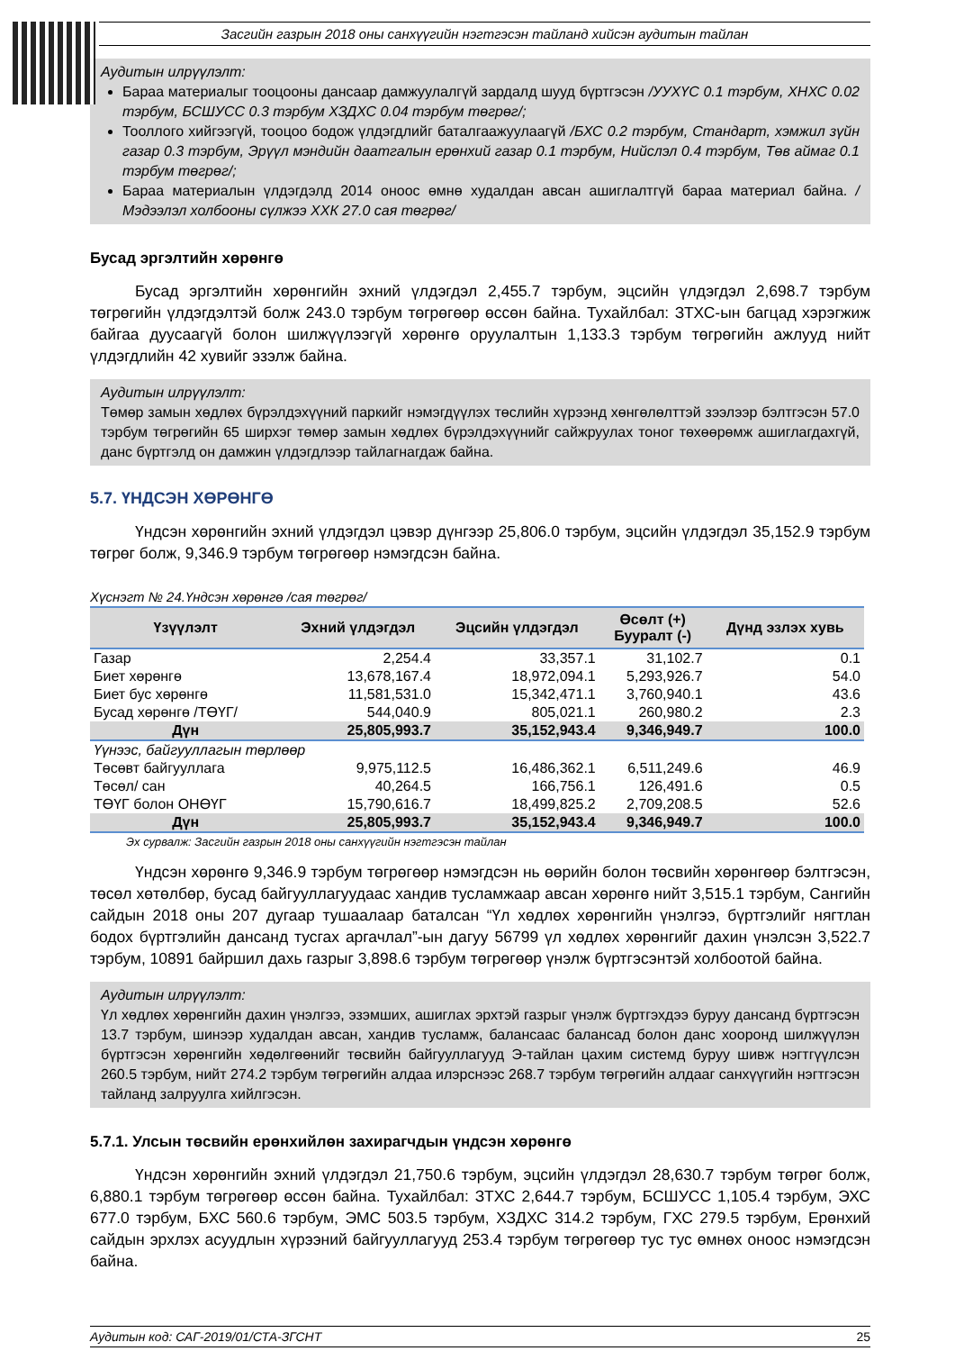Засгийн газрын 2018 оны санхүүгийн нэгтгэсэн тайланд хийсэн аудитын тайлан
Аудитын илрүүлэлт:
Бараа материалыг тооцооны дансаар дамжуулалгүй зардалд шууд бүртгэсэн /УУХҮС 0.1 тэрбум, ХНХС 0.02 тэрбум, БСШУСС 0.3 тэрбум ХЗДХС 0.04 тэрбум төгрөг/;
Тооллого хийгээгүй, тооцоо бодож үлдэгдлийг баталгаажуулаагүй /БХС 0.2 тэрбум, Стандарт, хэмжил зүйн газар 0.3 тэрбум, Эрүүл мэндийн даатгалын ерөнхий газар 0.1 тэрбум, Нийслэл 0.4 тэрбум, Төв аймаг 0.1 тэрбум төгрөг/;
Бараа материалын үлдэгдэлд 2014 оноос өмнө худалдан авсан ашиглалтгүй бараа материал байна. /Мэдээлэл холбооны сүлжээ ХХК 27.0 сая төгрөг/
Бусад эргэлтийн хөрөнгө
Бусад эргэлтийн хөрөнгийн эхний үлдэгдэл 2,455.7 тэрбум, эцсийн үлдэгдэл 2,698.7 тэрбум төгрөгийн үлдэгдэлтэй болж 243.0 тэрбум төгрөгөөр өссөн байна. Тухайлбал: ЗТХС-ын багцад хэрэгжиж байгаа дуусаагүй болон шилжүүлээгүй хөрөнгө оруулалтын 1,133.3 тэрбум төгрөгийн ажлууд нийт үлдэгдлийн 42 хувийг эзэлж байна.
Аудитын илрүүлэлт:
Төмөр замын хөдлөх бүрэлдэхүүний паркийг нэмэгдүүлэх төслийн хүрээнд хөнгөлөлттэй зээлээр бэлтгэсэн 57.0 тэрбум төгрөгийн 65 ширхэг төмөр замын хөдлөх бүрэлдэхүүнийг сайжруулах тоног төхөөрөмж ашиглагдахгүй, данс бүртгэлд он дамжин үлдэгдлээр тайлагнагдаж байна.
5.7. ҮНДСЭН ХӨРӨНГӨ
Үндсэн хөрөнгийн эхний үлдэгдэл цэвэр дүнгээр 25,806.0 тэрбум, эцсийн үлдэгдэл 35,152.9 тэрбум төгрөг болж, 9,346.9 тэрбум төгрөгөөр нэмэгдсэн байна.
Хүснэгт № 24.Үндсэн хөрөнгө /сая төгрөг/
| Үзүүлэлт | Эхний үлдэгдэл | Эцсийн үлдэгдэл | Өсөлт (+) Бууралт (-) | Дүнд эзлэх хувь |
| --- | --- | --- | --- | --- |
| Газар | 2,254.4 | 33,357.1 | 31,102.7 | 0.1 |
| Биет хөрөнгө | 13,678,167.4 | 18,972,094.1 | 5,293,926.7 | 54.0 |
| Биет бус хөрөнгө | 11,581,531.0 | 15,342,471.1 | 3,760,940.1 | 43.6 |
| Бусад хөрөнгө /ТӨҮГ/ | 544,040.9 | 805,021.1 | 260,980.2 | 2.3 |
| Дүн | 25,805,993.7 | 35,152,943.4 | 9,346,949.7 | 100.0 |
| Үүнээс, байгууллагын төрлөөр | | | | |
| Төсөвт байгууллага | 9,975,112.5 | 16,486,362.1 | 6,511,249.6 | 46.9 |
| Төсөл/ сан | 40,264.5 | 166,756.1 | 126,491.6 | 0.5 |
| ТӨҮГ болон ОНӨҮГ | 15,790,616.7 | 18,499,825.2 | 2,709,208.5 | 52.6 |
| Дүн | 25,805,993.7 | 35,152,943.4 | 9,346,949.7 | 100.0 |
Эх сурвалж: Засгийн газрын 2018 оны санхүүгийн нэгтгэсэн тайлан
Үндсэн хөрөнгө 9,346.9 тэрбум төгрөгөөр нэмэгдсэн нь өөрийн болон төсвийн хөрөнгөөр бэлтгэсэн, төсөл хөтөлбөр, бусад байгууллагуудаас хандив тусламжаар авсан хөрөнгө нийт 3,515.1 тэрбум, Сангийн сайдын 2018 оны 207 дугаар тушаалаар баталсан “Үл хөдлөх хөрөнгийн үнэлгээ, бүртгэлийг нягтлан бодох бүртгэлийн дансанд тусгах аргачлал”-ын дагуу 56799 үл хөдлөх хөрөнгийг дахин үнэлсэн 3,522.7 тэрбум, 10891 байршил дахь газрыг 3,898.6 тэрбум төгрөгөөр үнэлж бүртгэсэнтэй холбоотой байна.
Аудитын илрүүлэлт:
Үл хөдлөх хөрөнгийн дахин үнэлгээ, эзэмших, ашиглах эрхтэй газрыг үнэлж бүртгэхдээ буруу дансанд бүртгэсэн 13.7 тэрбум, шинээр худалдан авсан, хандив тусламж, балансаас балансад болон данс хооронд шилжүүлэн бүртгэсэн хөрөнгийн хөдөлгөөнийг төсвийн байгууллагууд Э-тайлан цахим системд буруу шивж нэгтгүүлсэн 260.5 тэрбум, нийт 274.2 тэрбум төгрөгийн алдаа илэрснээс 268.7 тэрбум төгрөгийн алдааг санхүүгийн нэгтгэсэн тайланд залруулга хийлгэсэн.
5.7.1. Улсын төсвийн ерөнхийлөн захирагчдын үндсэн хөрөнгө
Үндсэн хөрөнгийн эхний үлдэгдэл 21,750.6 тэрбум, эцсийн үлдэгдэл 28,630.7 тэрбум төгрөг болж, 6,880.1 тэрбум төгрөгөөр өссөн байна. Тухайлбал: ЗТХС 2,644.7 тэрбум, БСШУСС 1,105.4 тэрбум, ЭХС 677.0 тэрбум, БХС 560.6 тэрбум, ЭМС 503.5 тэрбум, ХЗДХС 314.2 тэрбум, ГХС 279.5 тэрбум, Ерөнхий сайдын эрхлэх асуудлын хүрээний байгууллагууд 253.4 тэрбум төгрөгөөр тус тус өмнөх оноос нэмэгдсэн байна.
Аудитын код: САГ-2019/01/СТА-ЗГСНТ 25